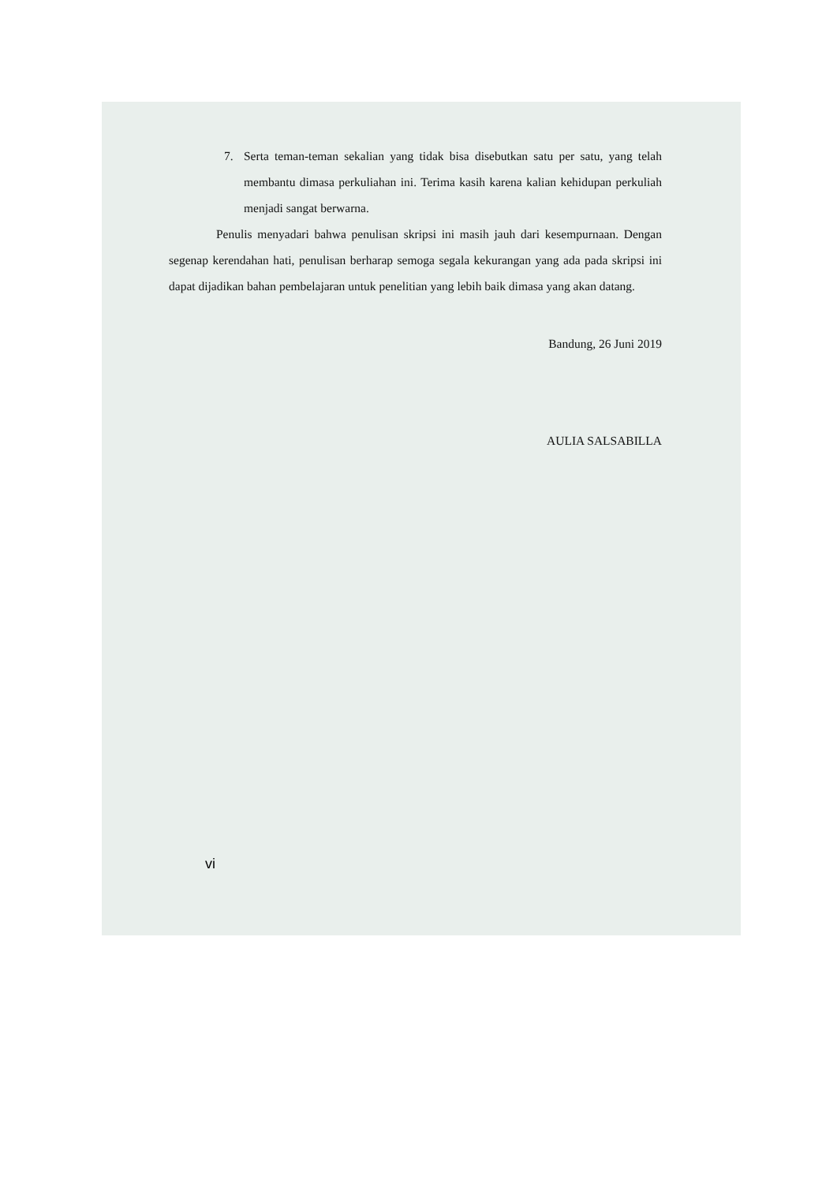7. Serta teman-teman sekalian yang tidak bisa disebutkan satu per satu, yang telah membantu dimasa perkuliahan ini. Terima kasih karena kalian kehidupan perkuliah menjadi sangat berwarna.
Penulis menyadari bahwa penulisan skripsi ini masih jauh dari kesempurnaan. Dengan segenap kerendahan hati, penulisan berharap semoga segala kekurangan yang ada pada skripsi ini dapat dijadikan bahan pembelajaran untuk penelitian yang lebih baik dimasa yang akan datang.
Bandung, 26 Juni 2019
AULIA SALSABILLA
vi